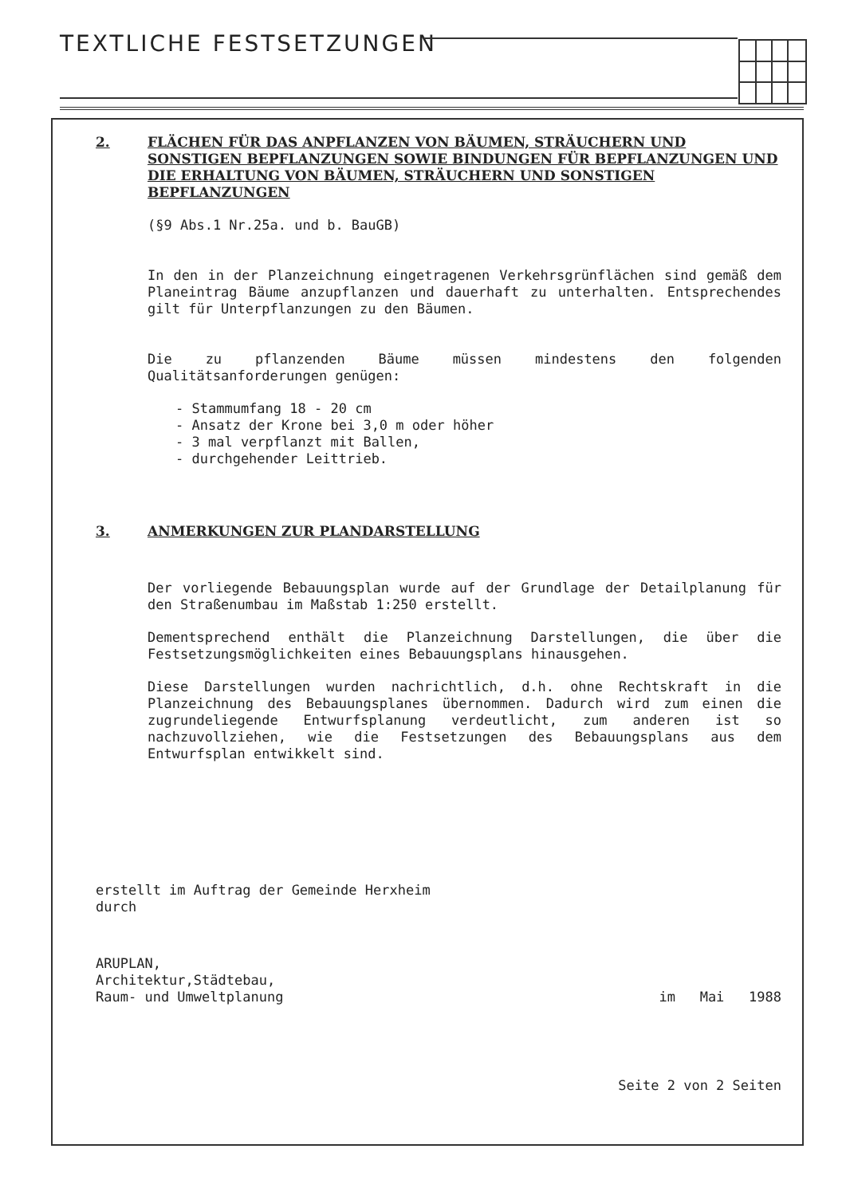TEXTLICHE FESTSETZUNGEN
2. FLÄCHEN FÜR DAS ANPFLANZEN VON BÄUMEN, STRÄUCHERN UND SONSTIGEN BEPFLANZUNGEN SOWIE BINDUNGEN FÜR BEPFLANZUNGEN UND DIE ERHALTUNG VON BÄUMEN, STRÄUCHERN UND SONSTIGEN BEPFLANZUNGEN
(§9 Abs.1 Nr.25a. und b. BauGB)
In den in der Planzeichnung eingetragenen Verkehrsgrünflächen sind gemäß dem Planeintrag Bäume anzupflanzen und dauerhaft zu unterhalten. Entsprechendes gilt für Unterpflanzungen zu den Bäumen.
Die zu pflanzenden Bäume müssen mindestens den folgenden Qualitätsanforderungen genügen:
- Stammumfang 18 - 20 cm
- Ansatz der Krone bei 3,0 m oder höher
- 3 mal verpflanzt mit Ballen,
- durchgehender Leittrieb.
3. ANMERKUNGEN ZUR PLANDARSTELLUNG
Der vorliegende Bebauungsplan wurde auf der Grundlage der Detailplanung für den Straßenumbau im Maßstab 1:250 erstellt.
Dementsprechend enthält die Planzeichnung Darstellungen, die über die Festsetzungsmöglichkeiten eines Bebauungsplans hinausgehen.
Diese Darstellungen wurden nachrichtlich, d.h. ohne Rechtskraft in die Planzeichnung des Bebauungsplanes übernommen. Dadurch wird zum einen die zugrundeliegende Entwurfsplanung verdeutlicht, zum anderen ist so nachzuvollziehen, wie die Festsetzungen des Bebauungsplans aus dem Entwurfsplan entwikkelt sind.
erstellt im Auftrag der Gemeinde Herxheim
durch
ARUPLAN,
Architektur,Städtebau,
Raum- und Umweltplanung
im Mai 1988
Seite 2 von 2 Seiten